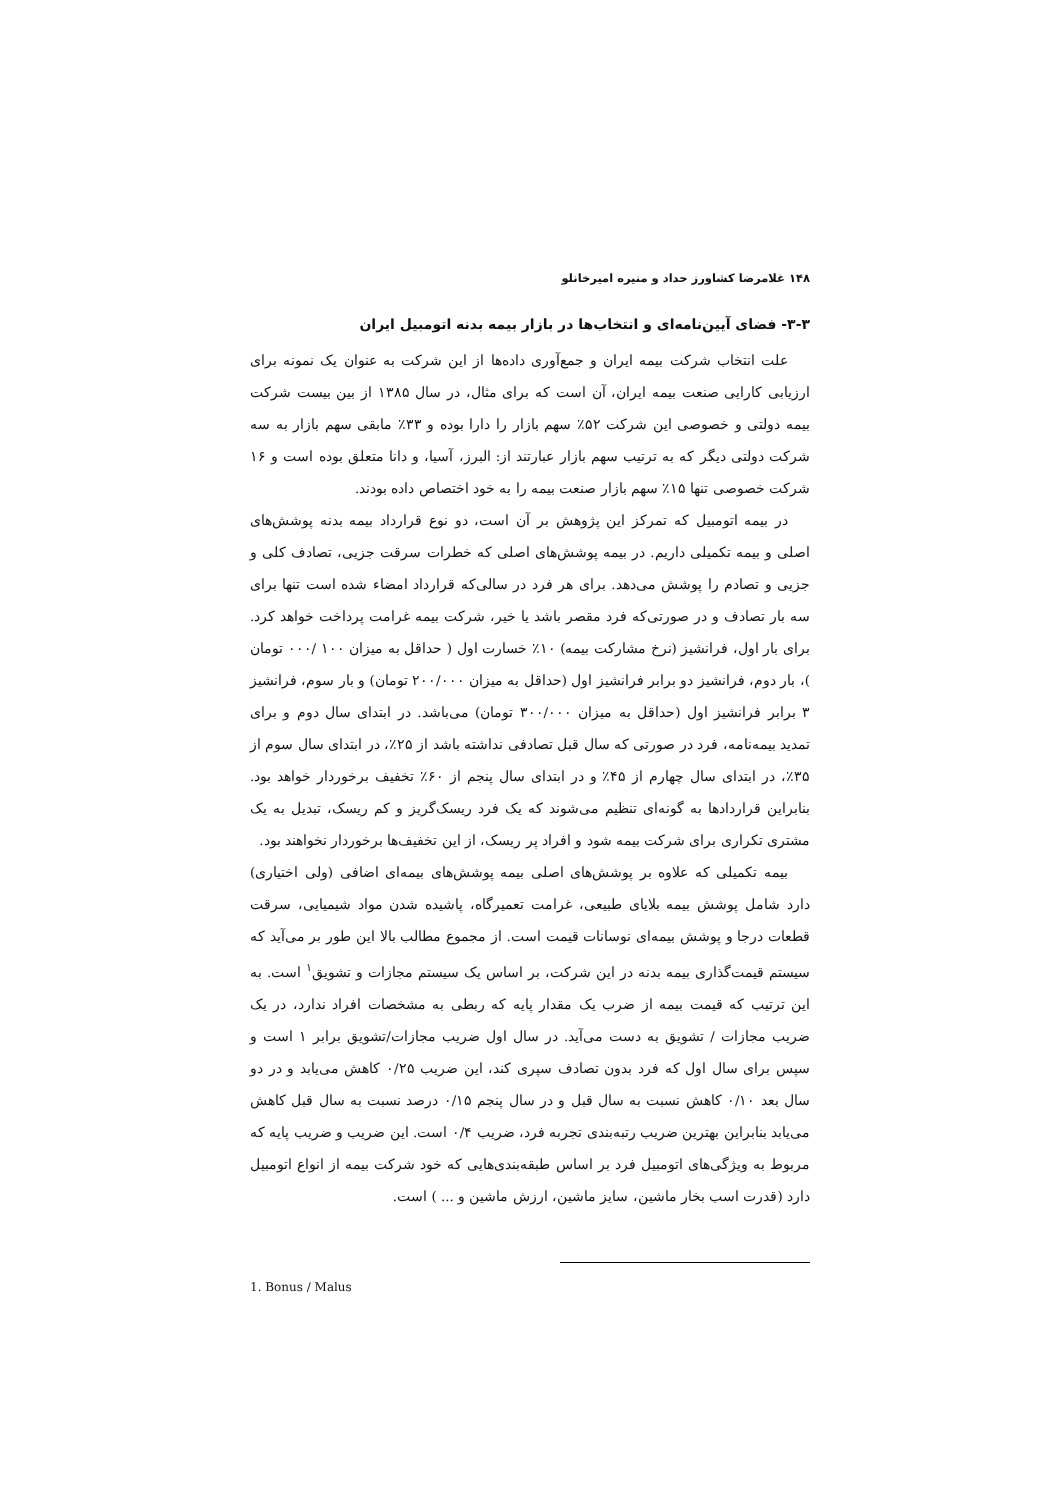۱۴۸ غلامرضا کشاورز حداد و منیره امیرخانلو
۳-۳- فضای آیین‌نامه‌ای و انتخاب‌ها در بازار بیمه بدنه اتومبیل ایران
علت انتخاب شرکت بیمه ایران و جمع‌آوری داده‌ها از این شرکت به عنوان یک نمونه برای ارزیابی کارایی صنعت بیمه ایران، آن است که برای مثال، در سال ۱۳۸۵ از بین بیست شرکت بیمه دولتی و خصوصی این شرکت ۵۲٪ سهم بازار را دارا بوده و ۳۳٪ مابقی سهم بازار به سه شرکت دولتی دیگر که به ترتیب سهم بازار عبارتند از: البرز، آسیا، و دانا متعلق بوده است و ۱۶ شرکت خصوصی تنها ۱۵٪ سهم بازار صنعت بیمه را به خود اختصاص داده بودند.
در بیمه اتومبیل که تمرکز این پژوهش بر آن است، دو نوع قرارداد بیمه بدنه پوشش‌های اصلی و بیمه تکمیلی داریم. در بیمه پوشش‌های اصلی که خطرات سرقت جزیی، تصادف کلی و جزیی و تصادم را پوشش می‌دهد. برای هر فرد در سالی‌که قرارداد امضاء شده است تنها برای سه بار تصادف و در صورتی‌که فرد مقصر باشد یا خیر، شرکت بیمه غرامت پرداخت خواهد کرد. برای بار اول، فرانشیز (نرخ مشارکت بیمه) ۱۰٪ خسارت اول ( حداقل به میزان ۱۰۰ /۰۰۰ تومان )، بار دوم، فرانشیز دو برابر فرانشیز اول (حداقل به میزان ۲۰۰/۰۰۰ تومان) و بار سوم، فرانشیز ۳ برابر فرانشیز اول (حداقل به میزان ۳۰۰/۰۰۰ تومان) می‌باشد. در ابتدای سال دوم و برای تمدید بیمه‌نامه، فرد در صورتی که سال قبل تصادفی نداشته باشد از ۲۵٪، در ابتدای سال سوم از ۳۵٪، در ابتدای سال چهارم از ۴۵٪ و در ابتدای سال پنجم از ۶۰٪ تخفیف برخوردار خواهد بود. بنابراین قراردادها به گونه‌ای تنظیم می‌شوند که یک فرد ریسک‌گریز و کم ریسک، تبدیل به یک مشتری تکراری برای شرکت بیمه شود و افراد پر ریسک، از این تخفیف‌ها برخوردار نخواهند بود.
بیمه تکمیلی که علاوه بر پوشش‌های اصلی بیمه پوشش‌های بیمه‌ای اضافی (ولی اختیاری) دارد شامل پوشش بیمه بلایای طبیعی، غرامت تعمیرگاه، پاشیده شدن مواد شیمیایی، سرقت قطعات درجا و پوشش بیمه‌ای نوسانات قیمت است. از مجموع مطالب بالا این طور بر می‌آید که سیستم قیمت‌گذاری بیمه بدنه در این شرکت، بر اساس یک سیستم مجازات و تشویق<sup>۱</sup> است. به این ترتیب که قیمت بیمه از ضرب یک مقدار پایه که ربطی به مشخصات افراد ندارد، در یک ضریب مجازات / تشویق به دست می‌آید. در سال اول ضریب مجازات/تشویق برابر ۱ است و سپس برای سال اول که فرد بدون تصادف سپری کند، این ضریب ۰/۲۵ کاهش می‌یابد و در دو سال بعد ۰/۱۰ کاهش نسبت به سال قبل و در سال پنجم ۰/۱۵ درصد نسبت به سال قبل کاهش می‌یابد بنابراین بهترین ضریب رتبه‌بندی تجربه فرد، ضریب ۰/۴ است. این ضریب و ضریب پایه که مربوط به ویژگی‌های اتومبیل فرد بر اساس طبقه‌بندی‌هایی که خود شرکت بیمه از انواع اتومبیل دارد (قدرت اسب بخار ماشین، سایز ماشین، ارزش ماشین و ... ) است.
1. Bonus / Malus